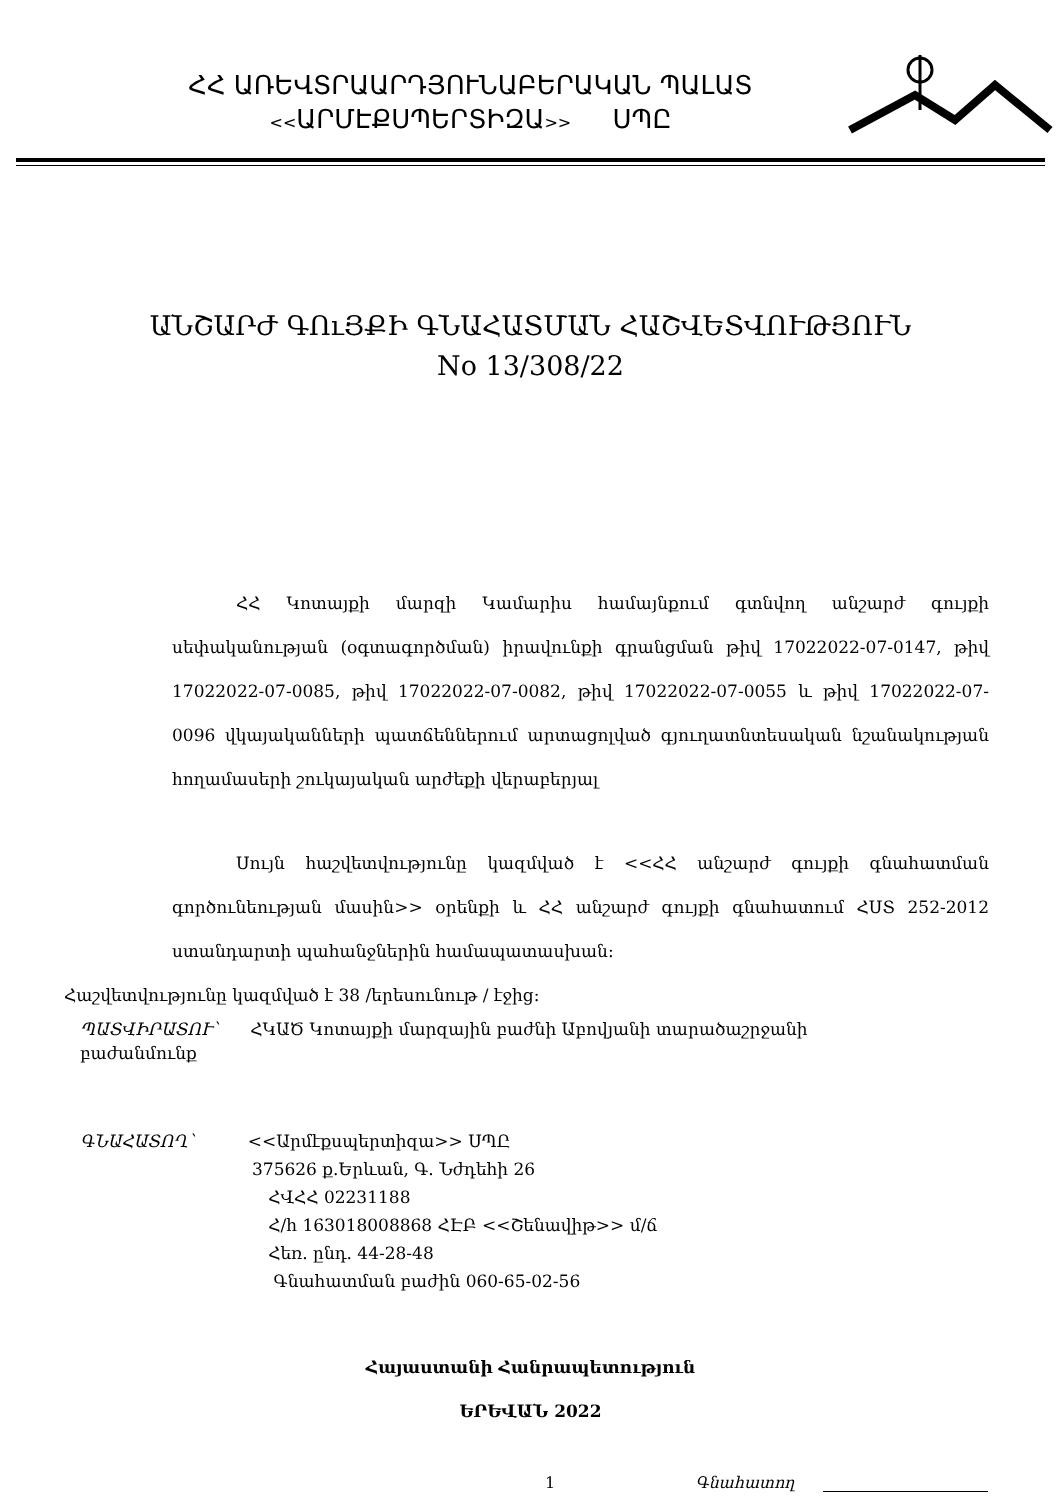ՀՀ ԱՌԵՎՏՐԱԱՐԴՅՈՒՆԱԲԵՐԱԿԱՆ ՊԱԼԱՏ
<<ԱՐՄԷՔՍՊԵՐՏԻԶԱ>> ՍՊԸ
ԱՆՇԱՐԺ ԳՈւՅՔԻ ԳՆԱՀԱՏՄԱՆ ՀԱՇՎԵՏՎՈՒԹՅՈՒՆ
No 13/308/22
ՀՀ Կոտայքի մարզի Կամարիս համայնքում գտնվող անշարժ գույքի սեփականության (օգտագործման) իրավունքի գրանցման թիվ 17022022-07-0147, թիվ 17022022-07-0085, թիվ 17022022-07-0082, թիվ 17022022-07-0055 և թիվ 17022022-07-0096 վկայականների պատճեններում արտացոլված գյուղատնտեսական նշանակության հողամասերի շուկայական արժեքի վերաբերյալ
Սույն հաշվետվությունը կազմված է <<ՀՀ անշարժ գույքի գնահատման գործունեության մասին>> օրենքի և ՀՀ անշարժ գույքի գնահատում ՀՍՏ 252-2012 ստանդարտի պահանջներին համապատասխան:
Հաշվետվությունը կազմված է 38 /երեսունութ / էջից:
ՊԱՏՎԻՐԱՏՈՒ՝ ՀԿԱԾ Կոտայքի մարզային բաժնի Աբովյանի տարածաշրջանի
բաժանմունք
ԳՆԱՀԱՏՈՂ՝ <<Արմէքսպերտիզա>> ՍՊԸ
375626 ք.Երևան, Գ. Նժդեհի 26
ՀՎՀՀ 02231188
Հ/հ 163018008868 ՀԷԲ <<Շենավիթ>> մ/ճ
Հեռ. ընդ. 44-28-48
Գնահատման բաժին 060-65-02-56
Հայաստանի Հանրապետություն
ԵՐԵՎԱՆ 2022
1 Գնահատող